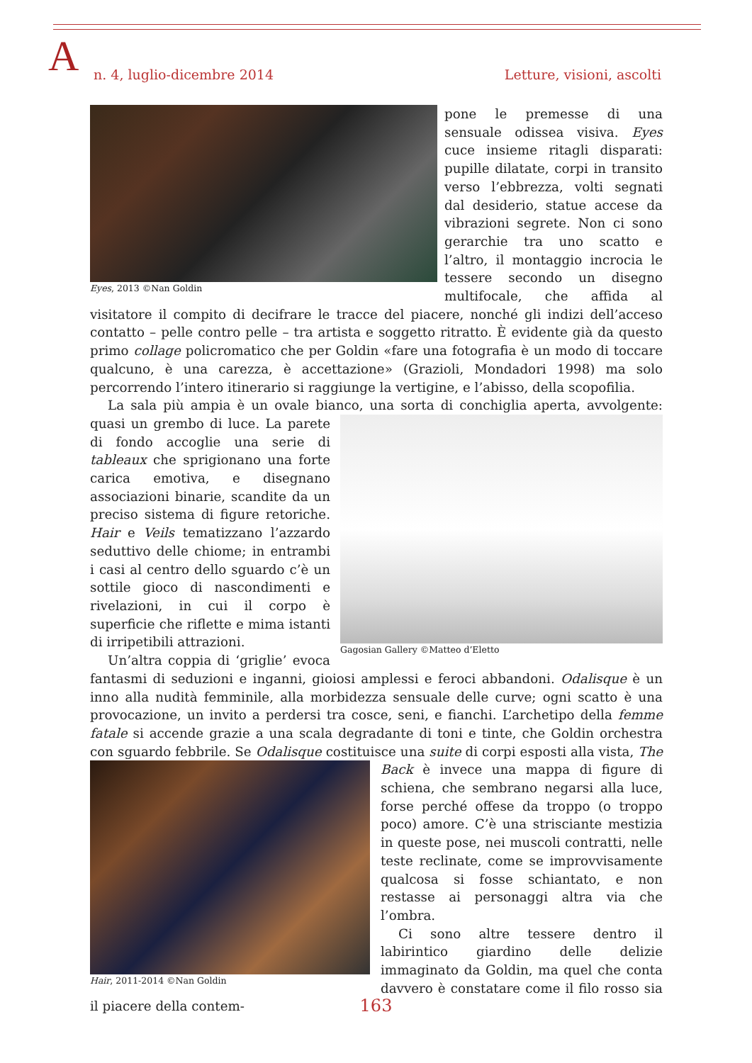A
n. 4, luglio-dicembre 2014 Letture, visioni, ascolti
Eyes, 2013 ©Nan Goldin
pone le premesse di una sensuale odissea visiva. Eyes cuce insieme ritagli disparati: pupille dilatate, corpi in transito verso l’ebbrezza, volti segnati dal desiderio, statue accese da vibrazioni segrete. Non ci sono gerarchie tra uno scatto e l’altro, il montaggio incrocia le tessere secondo un disegno multifocale, che affida al visitatore il compito di decifrare le tracce del piacere, nonché gli indizi dell’acceso contatto – pelle contro pelle – tra artista e soggetto ritratto. È evidente già da questo primo collage policromatico che per Goldin «fare una fotografia è un modo di toccare qualcuno, è una carezza, è accettazione» (Grazioli, Mondadori 1998) ma solo percorrendo l’intero itinerario si raggiunge la vertigine, e l’abisso, della scopofilia.
La sala più ampia è un ovale bianco, una sorta di conchiglia aperta, avvolgente: quasi Gagosian Gallery ©Matteo d’Eletto un grembo di luce. La parete di fondo accoglie una serie di tableaux che sprigionano una forte carica emotiva, e disegnano associazioni binarie, scandite da un preciso sistema di figure retoriche. Hair e Veils tematizzano l’azzardo seduttivo delle chiome; in entrambi i casi al centro dello sguardo c’è un sottile gioco di nascondimenti e rivelazioni, in cui il corpo è superficie che riflette e mima istanti di irripetibili attrazioni.
Un’altra coppia di ‘griglie’ evoca fantasmi di seduzioni e inganni, gioiosi amplessi e feroci abbandoni. Odalisque è un inno alla nudità femminile, alla morbidezza sensuale delle curve; ogni scatto è una provocazione, un invito a perdersi tra cosce, seni, e fianchi. L’archetipo della femme fatale si accende grazie a una scala degradante di toni e tinte, che Goldin orchestra con sguardo febbrile. Se Odalisque costituisce una suite Hair, 2011-2014 ©Nan Goldin di corpi esposti alla vista, The Back è invece una mappa di figure di schiena, che sembrano negarsi alla luce, forse perché offese da troppo (o troppo poco) amore. C’è una strisciante mestizia in queste pose, nei muscoli contratti, nelle teste reclinate, come se improvvisamente qualcosa si fosse schiantato, e non restasse ai personaggi altra via che l’ombra.
Ci sono altre tessere dentro il labirintico giardino delle delizie immaginato da Goldin, ma quel che conta davvero è constatare come il filo rosso sia il piacere della contem-
163